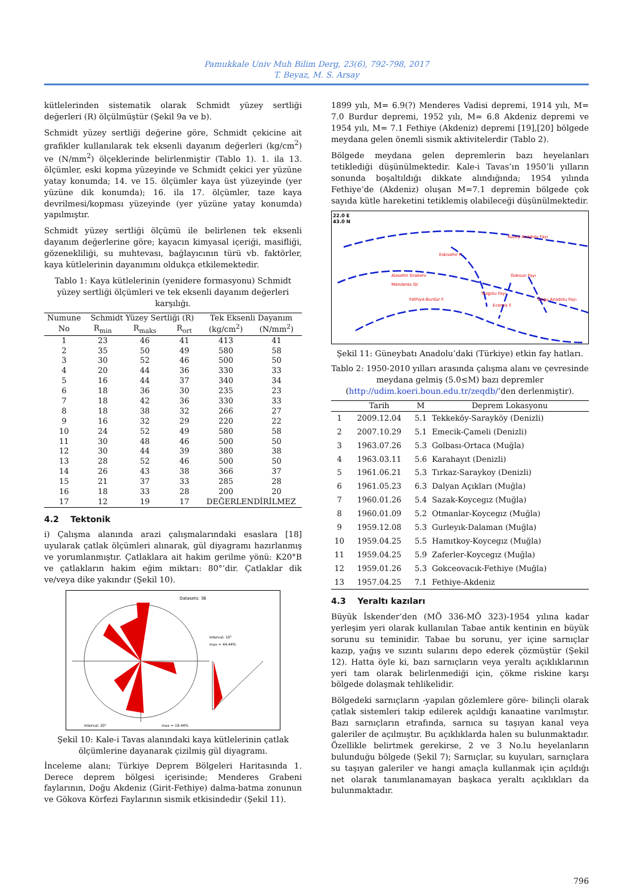Pamukkale Univ Muh Bilim Derg, 23(6), 792-798, 2017
T. Beyaz, M. S. Arsay
kütlelerinden sistematik olarak Schmidt yüzey sertliği değerleri (R) ölçülmüştür (Şekil 9a ve b).
Schmidt yüzey sertliği değerine göre, Schmidt çekicine ait grafikler kullanılarak tek eksenli dayanım değerleri (kg/cm<sup>2</sup>) ve (N/mm<sup>2</sup>) ölçeklerinde belirlenmiştir (Tablo 1). 1. ila 13. ölçümler, eski kopma yüzeyinde ve Schmidt çekici yer yüzüne yatay konumda; 14. ve 15. ölçümler kaya üst yüzeyinde (yer yüzüne dik konumda); 16. ila 17. ölçümler, taze kaya devrilmesi/kopması yüzeyinde (yer yüzüne yatay konumda) yapılmıştır.
Schmidt yüzey sertliği ölçümü ile belirlenen tek eksenli dayanım değerlerine göre; kayacın kimyasal içeriği, masifliği, gözenekliliği, su muhtevası, bağlayıcının türü vb. faktörler, kaya kütlelerinin dayanımını oldukça etkilemektedir.
Tablo 1: Kaya kütlelerinin (yenidere formasyonu) Schmidt yüzey sertliği ölçümleri ve tek eksenli dayanım değerleri karşılığı.
| Numune | Schmidt Yüzey Sertliği (R) | | | Tek Eksenli Dayanım | |
| --- | --- | --- | --- | --- | --- |
| No | R<sub>min</sub> | R<sub>maks</sub> | R<sub>ort</sub> | (kg/cm<sup>2</sup>) | (N/mm<sup>2</sup>) |
| 1 | 23 | 46 | 41 | 413 | 41 |
| 2 | 35 | 50 | 49 | 580 | 58 |
| 3 | 30 | 52 | 46 | 500 | 50 |
| 4 | 20 | 44 | 36 | 330 | 33 |
| 5 | 16 | 44 | 37 | 340 | 34 |
| 6 | 18 | 36 | 30 | 235 | 23 |
| 7 | 18 | 42 | 36 | 330 | 33 |
| 8 | 18 | 38 | 32 | 266 | 27 |
| 9 | 16 | 32 | 29 | 220 | 22 |
| 10 | 24 | 52 | 49 | 580 | 58 |
| 11 | 30 | 48 | 46 | 500 | 50 |
| 12 | 30 | 44 | 39 | 380 | 38 |
| 13 | 28 | 52 | 46 | 500 | 50 |
| 14 | 26 | 43 | 38 | 366 | 37 |
| 15 | 21 | 37 | 33 | 285 | 28 |
| 16 | 18 | 33 | 28 | 200 | 20 |
| 17 | 12 | 19 | 17 | DEĞERLENDİRİLMEZ | |
4.2 Tektonik
i) Çalışma alanında arazi çalışmalarındaki esaslara [18] uyularak çatlak ölçümleri alınarak, gül diyagramı hazırlanmış ve yorumlanmıştır. Çatlaklara ait hakim gerilme yönü: K20°B ve çatlakların hakim eğim miktarı: 80°’dir. Çatlaklar dik ve/veya dike yakındır (Şekil 10).
Datasets: 36
Interval: 10°
max = 44.44%
Interval: 20°
max = 19.44%
Şekil 10: Kale-i Tavas alanındaki kaya kütlelerinin çatlak ölçümlerine dayanarak çizilmiş gül diyagramı.
İnceleme alanı; Türkiye Deprem Bölgeleri Haritasında 1. Derece deprem bölgesi içerisinde; Menderes Grabeni faylarının, Doğu Akdeniz (Girit-Fethiye) dalma-batma zonunun ve Gökova Körfezi Faylarının sismik etkisindedir (Şekil 11).
1899 yılı, M= 6.9(?) Menderes Vadisi depremi, 1914 yılı, M= 7.0 Burdur depremi, 1952 yılı, M= 6.8 Akdeniz depremi ve 1954 yılı, M= 7.1 Fethiye (Akdeniz) depremi [19],[20] bölgede meydana gelen önemli sismik aktivitelerdir (Tablo 2).
Bölgede meydana gelen depremlerin bazı heyelanları tetiklediği düşünülmektedir. Kale-i Tavas’ın 1950’li yılların sonunda boşaltıldığı dikkate alındığında; 1954 yılında Fethiye’de (Akdeniz) oluşan M=7.1 depremin bölgede çok sayıda kütle hareketini tetiklemiş olabileceği düşünülmektedir.
22.0 E
43.0 N
Kuzey Anadolu Fayı
Eskisehir F.
Alasehir Grabeni
Menderes Gr.
Goksun Fayı
Dogu Anadolu Fayı
Tuzgolu Fayı
Ecemis F.
Fethiye-Burdur F.
Şekil 11: Güneybatı Anadolu’daki (Türkiye) etkin fay hatları.
Tablo 2: 1950-2010 yılları arasında çalışma alanı ve çevresinde meydana gelmiş (5.0≤M) bazı depremler (http://udim.koeri.boun.edu.tr/zeqdb/‘den derlenmiştir).
| | Tarih | M | Deprem Lokasyonu |
| --- | --- | --- | --- |
| 1 | 2009.12.04 | 5.1 | Tekkeköy-Sarayköy (Denizli) |
| 2 | 2007.10.29 | 5.1 | Emecik-Çameli (Denizli) |
| 3 | 1963.07.26 | 5.3 | Golbası-Ortaca (Muğla) |
| 4 | 1963.03.11 | 5.6 | Karahayıt (Denizli) |
| 5 | 1961.06.21 | 5.3 | Tırkaz-Saraykoy (Denizli) |
| 6 | 1961.05.23 | 6.3 | Dalyan Açıkları (Muğla) |
| 7 | 1960.01.26 | 5.4 | Sazak-Koycegız (Muğla) |
| 8 | 1960.01.09 | 5.2 | Otmanlar-Koycegız (Muğla) |
| 9 | 1959.12.08 | 5.3 | Gurleyık-Dalaman (Muğla) |
| 10 | 1959.04.25 | 5.5 | Hamıtkoy-Koycegız (Muğla) |
| 11 | 1959.04.25 | 5.9 | Zaferler-Koycegız (Muğla) |
| 12 | 1959.01.26 | 5.3 | Gokceovacık-Fethiye (Muğla) |
| 13 | 1957.04.25 | 7.1 | Fethiye-Akdeniz |
4.3 Yeraltı kazıları
Büyük İskender’den (MÖ 336-MÖ 323)-1954 yılına kadar yerleşim yeri olarak kullanılan Tabae antik kentinin en büyük sorunu su teminidir. Tabae bu sorunu, yer içine sarnıçlar kazıp, yağış ve sızıntı sularını depo ederek çözmüştür (Şekil 12). Hatta öyle ki, bazı sarnıçların veya yeraltı açıklıklarının yeri tam olarak belirlenmediği için, çökme riskine karşı bölgede dolaşmak tehlikelidir.
Bölgedeki sarnıçların -yapılan gözlemlere göre- bilinçli olarak çatlak sistemleri takip edilerek açıldığı kanaatine varılmıştır. Bazı sarnıçların etrafında, sarnıca su taşıyan kanal veya galeriler de açılmıştır. Bu açıklıklarda halen su bulunmaktadır. Özellikle belirtmek gerekirse, 2 ve 3 No.lu heyelanların bulunduğu bölgede (Şekil 7); Sarnıçlar, su kuyuları, sarnıçlara su taşıyan galeriler ve hangi amaçla kullanmak için açıldığı net olarak tanımlanamayan başkaca yeraltı açıklıkları da bulunmaktadır.
796